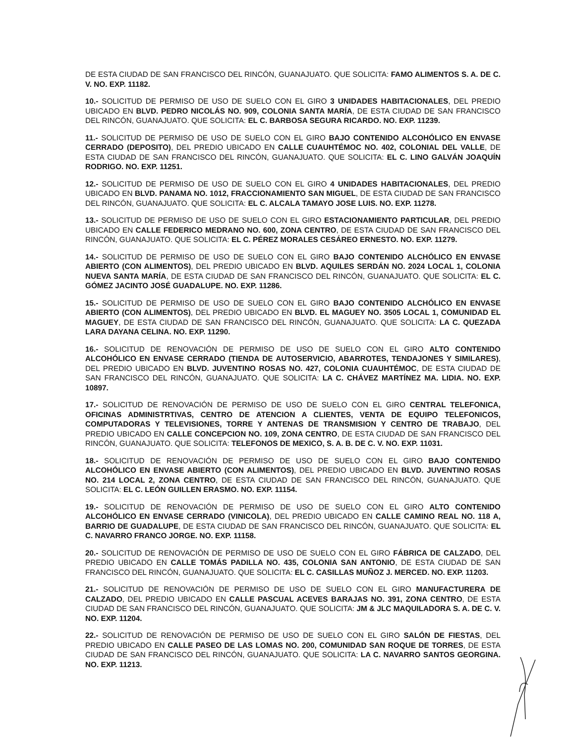DE ESTA CIUDAD DE SAN FRANCISCO DEL RINCÓN, GUANAJUATO. QUE SOLICITA: FAMO ALIMENTOS S. A. DE C. V. NO. EXP. 11182.
10.- SOLICITUD DE PERMISO DE USO DE SUELO CON EL GIRO 3 UNIDADES HABITACIONALES, DEL PREDIO UBICADO EN BLVD. PEDRO NICOLÁS NO. 909, COLONIA SANTA MARÍA, DE ESTA CIUDAD DE SAN FRANCISCO DEL RINCÓN, GUANAJUATO. QUE SOLICITA: EL C. BARBOSA SEGURA RICARDO. NO. EXP. 11239.
11.- SOLICITUD DE PERMISO DE USO DE SUELO CON EL GIRO BAJO CONTENIDO ALCOHÓLICO EN ENVASE CERRADO (DEPOSITO), DEL PREDIO UBICADO EN CALLE CUAUHTÉMOC NO. 402, COLONIAL DEL VALLE, DE ESTA CIUDAD DE SAN FRANCISCO DEL RINCÓN, GUANAJUATO. QUE SOLICITA: EL C. LINO GALVÁN JOAQUÍN RODRIGO. NO. EXP. 11251.
12.- SOLICITUD DE PERMISO DE USO DE SUELO CON EL GIRO 4 UNIDADES HABITACIONALES, DEL PREDIO UBICADO EN BLVD. PANAMA NO. 1012, FRACCIONAMIENTO SAN MIGUEL, DE ESTA CIUDAD DE SAN FRANCISCO DEL RINCÓN, GUANAJUATO. QUE SOLICITA: EL C. ALCALA TAMAYO JOSE LUIS. NO. EXP. 11278.
13.- SOLICITUD DE PERMISO DE USO DE SUELO CON EL GIRO ESTACIONAMIENTO PARTICULAR, DEL PREDIO UBICADO EN CALLE FEDERICO MEDRANO NO. 600, ZONA CENTRO, DE ESTA CIUDAD DE SAN FRANCISCO DEL RINCÓN, GUANAJUATO. QUE SOLICITA: EL C. PÉREZ MORALES CESÁREO ERNESTO. NO. EXP. 11279.
14.- SOLICITUD DE PERMISO DE USO DE SUELO CON EL GIRO BAJO CONTENIDO ALCHÓLICO EN ENVASE ABIERTO (CON ALIMENTOS), DEL PREDIO UBICADO EN BLVD. AQUILES SERDÁN NO. 2024 LOCAL 1, COLONIA NUEVA SANTA MARÍA, DE ESTA CIUDAD DE SAN FRANCISCO DEL RINCÓN, GUANAJUATO. QUE SOLICITA: EL C. GÓMEZ JACINTO JOSÉ GUADALUPE. NO. EXP. 11286.
15.- SOLICITUD DE PERMISO DE USO DE SUELO CON EL GIRO BAJO CONTENIDO ALCHÓLICO EN ENVASE ABIERTO (CON ALIMENTOS), DEL PREDIO UBICADO EN BLVD. EL MAGUEY NO. 3505 LOCAL 1, COMUNIDAD EL MAGUEY, DE ESTA CIUDAD DE SAN FRANCISCO DEL RINCÓN, GUANAJUATO. QUE SOLICITA: LA C. QUEZADA LARA DAYANA CELINA. NO. EXP. 11290.
16.- SOLICITUD DE RENOVACIÓN DE PERMISO DE USO DE SUELO CON EL GIRO ALTO CONTENIDO ALCOHÓLICO EN ENVASE CERRADO (TIENDA DE AUTOSERVICIO, ABARROTES, TENDAJONES Y SIMILARES), DEL PREDIO UBICADO EN BLVD. JUVENTINO ROSAS NO. 427, COLONIA CUAUHTÉMOC, DE ESTA CIUDAD DE SAN FRANCISCO DEL RINCÓN, GUANAJUATO. QUE SOLICITA: LA C. CHÁVEZ MARTÍNEZ MA. LIDIA. NO. EXP. 10897.
17.- SOLICITUD DE RENOVACIÓN DE PERMISO DE USO DE SUELO CON EL GIRO CENTRAL TELEFONICA, OFICINAS ADMINISTRTIVAS, CENTRO DE ATENCION A CLIENTES, VENTA DE EQUIPO TELEFONICOS, COMPUTADORAS Y TELEVISIONES, TORRE Y ANTENAS DE TRANSMISION Y CENTRO DE TRABAJO, DEL PREDIO UBICADO EN CALLE CONCEPCION NO. 109, ZONA CENTRO, DE ESTA CIUDAD DE SAN FRANCISCO DEL RINCÓN, GUANAJUATO. QUE SOLICITA: TELEFONOS DE MEXICO, S. A. B. DE C. V. NO. EXP. 11031.
18.- SOLICITUD DE RENOVACIÓN DE PERMISO DE USO DE SUELO CON EL GIRO BAJO CONTENIDO ALCOHÓLICO EN ENVASE ABIERTO (CON ALIMENTOS), DEL PREDIO UBICADO EN BLVD. JUVENTINO ROSAS NO. 214 LOCAL 2, ZONA CENTRO, DE ESTA CIUDAD DE SAN FRANCISCO DEL RINCÓN, GUANAJUATO. QUE SOLICITA: EL C. LEÓN GUILLEN ERASMO. NO. EXP. 11154.
19.- SOLICITUD DE RENOVACIÓN DE PERMISO DE USO DE SUELO CON EL GIRO ALTO CONTENIDO ALCOHÓLICO EN ENVASE CERRADO (VINICOLA), DEL PREDIO UBICADO EN CALLE CAMINO REAL NO. 118 A, BARRIO DE GUADALUPE, DE ESTA CIUDAD DE SAN FRANCISCO DEL RINCÓN, GUANAJUATO. QUE SOLICITA: EL C. NAVARRO FRANCO JORGE. NO. EXP. 11158.
20.- SOLICITUD DE RENOVACIÓN DE PERMISO DE USO DE SUELO CON EL GIRO FÁBRICA DE CALZADO, DEL PREDIO UBICADO EN CALLE TOMÁS PADILLA NO. 435, COLONIA SAN ANTONIO, DE ESTA CIUDAD DE SAN FRANCISCO DEL RINCÓN, GUANAJUATO. QUE SOLICITA: EL C. CASILLAS MUÑOZ J. MERCED. NO. EXP. 11203.
21.- SOLICITUD DE RENOVACIÓN DE PERMISO DE USO DE SUELO CON EL GIRO MANUFACTURERA DE CALZADO, DEL PREDIO UBICADO EN CALLE PASCUAL ACEVES BARAJAS NO. 391, ZONA CENTRO, DE ESTA CIUDAD DE SAN FRANCISCO DEL RINCÓN, GUANAJUATO. QUE SOLICITA: JM & JLC MAQUILADORA S. A. DE C. V. NO. EXP. 11204.
22.- SOLICITUD DE RENOVACIÓN DE PERMISO DE USO DE SUELO CON EL GIRO SALÓN DE FIESTAS, DEL PREDIO UBICADO EN CALLE PASEO DE LAS LOMAS NO. 200, COMUNIDAD SAN ROQUE DE TORRES, DE ESTA CIUDAD DE SAN FRANCISCO DEL RINCÓN, GUANAJUATO. QUE SOLICITA: LA C. NAVARRO SANTOS GEORGINA. NO. EXP. 11213.